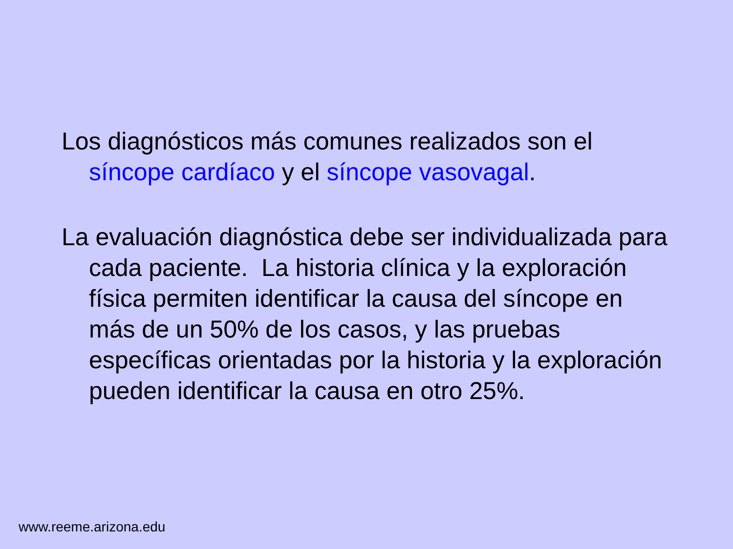Los diagnósticos más comunes realizados son el síncope cardíaco y el síncope vasovagal.
La evaluación diagnóstica debe ser individualizada para cada paciente. La historia clínica y la exploración física permiten identificar la causa del síncope en más de un 50% de los casos, y las pruebas específicas orientadas por la historia y la exploración pueden identificar la causa en otro 25%.
www.reeme.arizona.edu